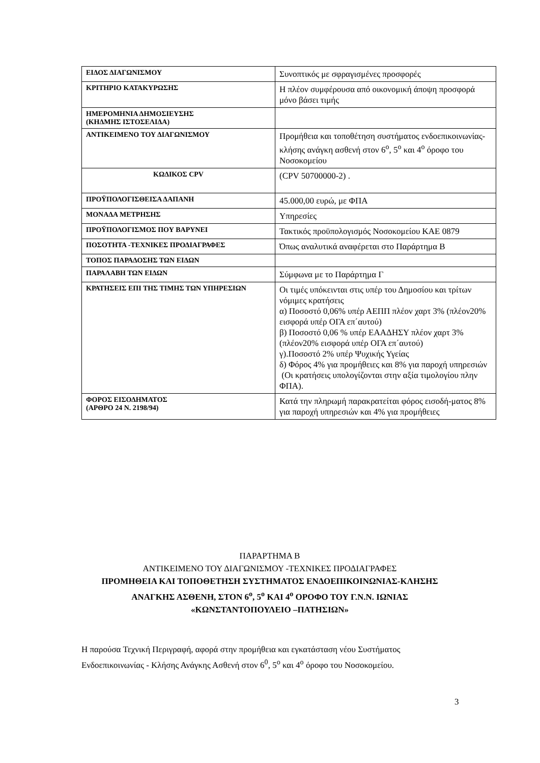| ΕΙΔΟΣ ΔΙΑΓΩΝΙΣΜΟΥ | Συνοπτικός με σφραγισμένες προσφορές |
| ΚΡΙΤΗΡΙΟ ΚΑΤΑΚΥΡΩΣΗΣ | Η πλέον συμφέρουσα από οικονομική άποψη προσφορά μόνο βάσει τιμής |
| ΗΜΕΡΟΜΗΝΙΑ ΔΗΜΟΣΙΕΥΣΗΣ (ΚΗΔΜΗΣ ΙΣΤΟΣΕΛΙΔΑ) | |
| ΑΝΤΙΚΕΙΜΕΝΟ ΤΟΥ ΔΙΑΓΩΝΙΣΜΟΥ | Προμήθεια και τοποθέτηση συστήματος ενδοεπικοινωνίας-κλήσης ανάγκη ασθενή στον 6<sup>ο</sup>, 5<sup>ο</sup> και 4<sup>ο</sup> όροφο του Νοσοκομείου |
| ΚΩΔΙΚΟΣ CPV | (CPV 50700000-2) . |
| ΠΡΟΫΠΟΛΟΓΙΣΘΕΙΣΑ ΔΑΠΑΝΗ | 45.000,00 ευρώ, με ΦΠΑ |
| ΜΟΝΑΔΑ ΜΕΤΡΗΣΗΣ | Υπηρεσίες |
| ΠΡΟΫΠΟΛΟΓΙΣΜΟΣ ΠΟΥ ΒΑΡΥΝΕΙ | Τακτικός προϋπολογισμός Νοσοκομείου ΚΑΕ 0879 |
| ΠΟΣΟΤΗΤΑ -ΤΕΧΝΙΚΕΣ ΠΡΟΔΙΑΓΡΑΦΕΣ | Όπως αναλυτικά αναφέρεται στο Παράρτημα Β |
| ΤΟΠΟΣ ΠΑΡΑΔΟΣΗΣ ΤΩΝ ΕΙΔΩΝ | |
| ΠΑΡΑΛΑΒΗ ΤΩΝ ΕΙΔΩΝ | Σύμφωνα με το Παράρτημα Γ |
| ΚΡΑΤΗΣΕΙΣ ΕΠΙ ΤΗΣ ΤΙΜΗΣ ΤΩΝ ΥΠΗΡΕΣΙΩΝ | Οι τιμές υπόκεινται στις υπέρ του Δημοσίου και τρίτων νόμιμες κρατήσεις α) Ποσοστό 0,06% υπέρ ΑΕΠΠ πλέον χαρτ 3% (πλέον20% εισφορά υπέρ ΟΓΑ επ΄αυτού) β) Ποσοστό 0,06 % υπέρ ΕΑΑΔΗΣΥ πλέον χαρτ 3% (πλέον20% εισφορά υπέρ ΟΓΑ επ΄αυτού) γ).Ποσοστό 2% υπέρ Ψυχικής Υγείας δ) Φόρος 4% για προμήθειες και 8% για παροχή υπηρεσιών (Οι κρατήσεις υπολογίζονται στην αξία τιμολογίου πλην ΦΠΑ). |
| ΦΟΡΟΣ ΕΙΣΟΔΗΜΑΤΟΣ (ΑΡΘΡΟ 24 Ν. 2198/94) | Κατά την πληρωμή παρακρατείται φόρος εισοδή-ματος 8% για παροχή υπηρεσιών και 4% για προμήθειες |
ΠΑΡΑΡΤΗΜΑ Β
ΑΝΤΙΚΕΙΜΕΝΟ ΤΟΥ ΔΙΑΓΩΝΙΣΜΟΥ -ΤΕΧΝΙΚΕΣ ΠΡΟΔΙΑΓΡΑΦΕΣ
ΠΡΟΜΗΘΕΙΑ ΚΑΙ ΤΟΠΟΘΕΤΗΣΗ ΣΥΣΤΗΜΑΤΟΣ ΕΝΔΟΕΠΙΚΟΙΝΩΝΙΑΣ-ΚΛΗΣΗΣ ΑΝΑΓΚΗΣ ΑΣΘΕΝΗ, ΣΤΟΝ 6<sup>ο</sup>, 5<sup>ο</sup> ΚΑΙ 4<sup>ο</sup> ΟΡΟΦΟ ΤΟΥ Γ.Ν.Ν. ΙΩΝΙΑΣ «ΚΩΝΣΤΑΝΤΟΠΟΥΛΕΙΟ –ΠΑΤΗΣΙΩΝ»
Η παρούσα Τεχνική Περιγραφή, αφορά στην προμήθεια και εγκατάσταση νέου Συστήματος Ενδοεπικοινωνίας - Κλήσης Ανάγκης Ασθενή στον 6<sup>0</sup>, 5<sup>ο</sup> και 4<sup>ο</sup> όροφο του Νοσοκομείου.
3